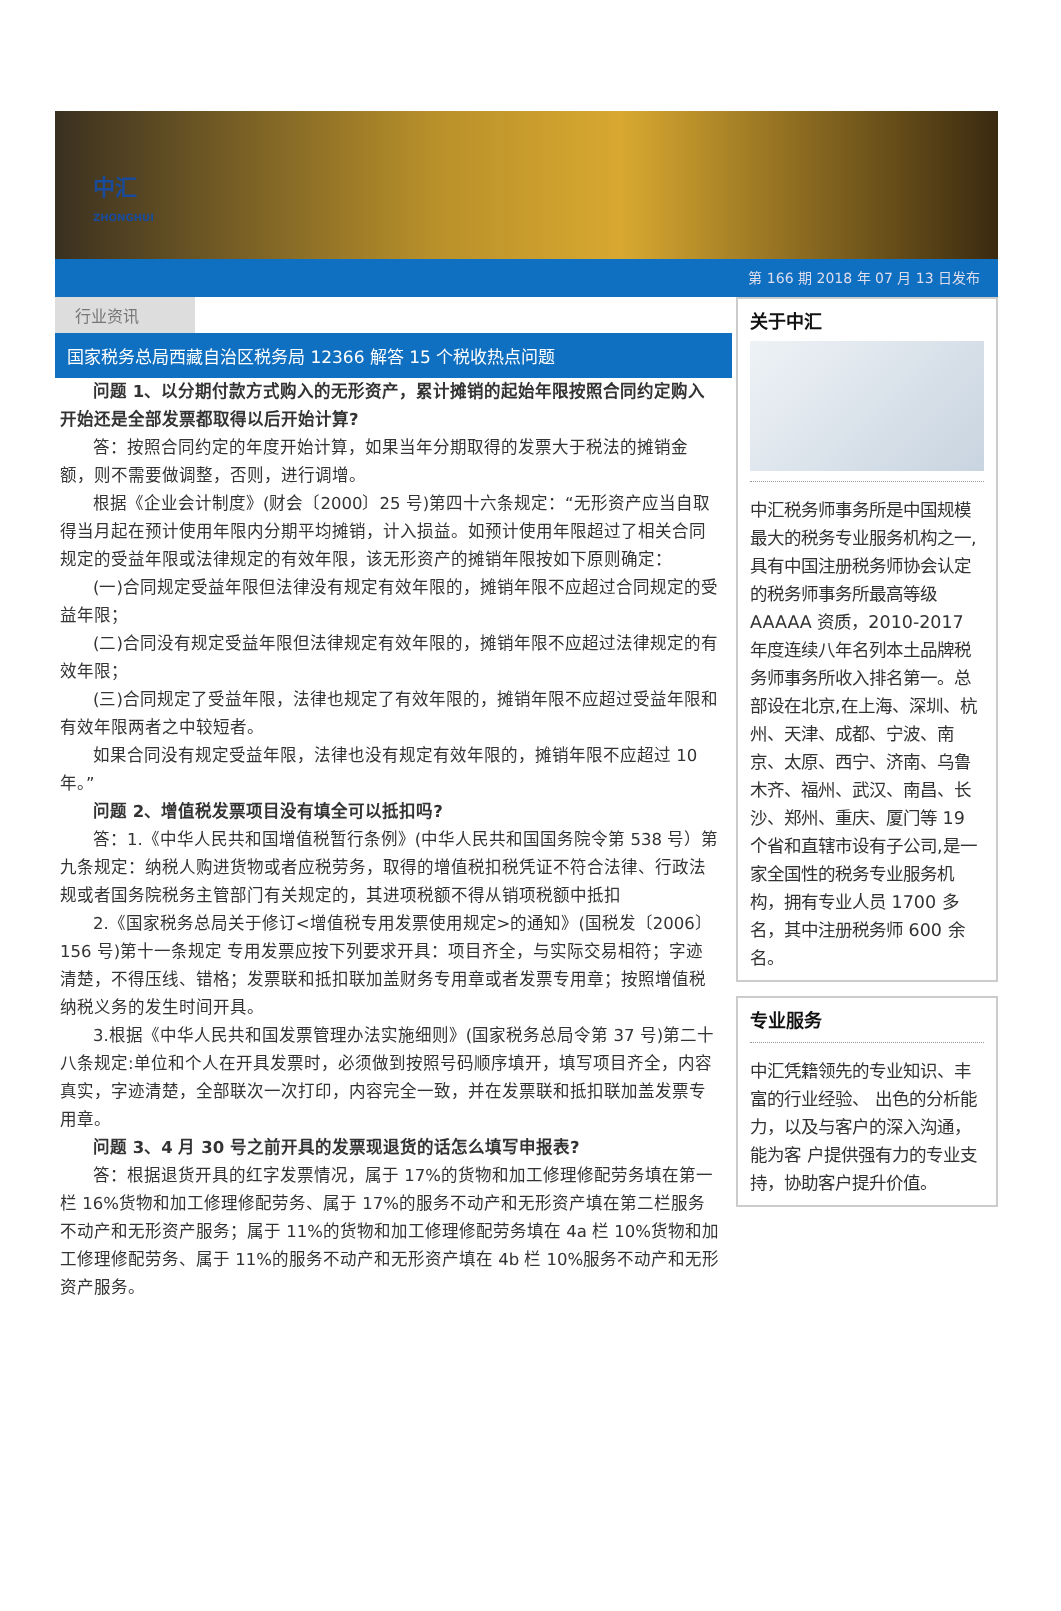中汇
ZHONGHUI
第 166 期 2018 年 07 月 13 日发布
行业资讯
国家税务总局西藏自治区税务局 12366 解答 15 个税收热点问题
问题 1、以分期付款方式购入的无形资产，累计摊销的起始年限按照合同约定购入开始还是全部发票都取得以后开始计算?
答：按照合同约定的年度开始计算，如果当年分期取得的发票大于税法的摊销金额，则不需要做调整，否则，进行调增。
根据《企业会计制度》(财会〔2000〕25 号)第四十六条规定：“无形资产应当自取得当月起在预计使用年限内分期平均摊销，计入损益。如预计使用年限超过了相关合同规定的受益年限或法律规定的有效年限，该无形资产的摊销年限按如下原则确定：
(一)合同规定受益年限但法律没有规定有效年限的，摊销年限不应超过合同规定的受益年限；
(二)合同没有规定受益年限但法律规定有效年限的，摊销年限不应超过法律规定的有效年限；
(三)合同规定了受益年限，法律也规定了有效年限的，摊销年限不应超过受益年限和有效年限两者之中较短者。
如果合同没有规定受益年限，法律也没有规定有效年限的，摊销年限不应超过 10 年。”
问题 2、增值税发票项目没有填全可以抵扣吗?
答：1.《中华人民共和国增值税暂行条例》(中华人民共和国国务院令第 538 号）第九条规定：纳税人购进货物或者应税劳务，取得的增值税扣税凭证不符合法律、行政法规或者国务院税务主管部门有关规定的，其进项税额不得从销项税额中抵扣
2.《国家税务总局关于修订<增值税专用发票使用规定>的通知》(国税发〔2006〕156 号)第十一条规定 专用发票应按下列要求开具：项目齐全，与实际交易相符；字迹清楚，不得压线、错格；发票联和抵扣联加盖财务专用章或者发票专用章；按照增值税纳税义务的发生时间开具。
3.根据《中华人民共和国发票管理办法实施细则》(国家税务总局令第 37 号)第二十八条规定:单位和个人在开具发票时，必须做到按照号码顺序填开，填写项目齐全，内容真实，字迹清楚，全部联次一次打印，内容完全一致，并在发票联和抵扣联加盖发票专用章。
问题 3、4 月 30 号之前开具的发票现退货的话怎么填写申报表?
答：根据退货开具的红字发票情况，属于 17%的货物和加工修理修配劳务填在第一栏 16%货物和加工修理修配劳务、属于 17%的服务不动产和无形资产填在第二栏服务不动产和无形资产服务；属于 11%的货物和加工修理修配劳务填在 4a 栏 10%货物和加工修理修配劳务、属于 11%的服务不动产和无形资产填在 4b 栏 10%服务不动产和无形资产服务。
关于中汇
中汇税务师事务所是中国规模最大的税务专业服务机构之一,具有中国注册税务师协会认定的税务师事务所最高等级 AAAAA 资质，2010-2017 年度连续八年名列本土品牌税务师事务所收入排名第一。总部设在北京,在上海、深圳、杭州、天津、成都、宁波、南京、太原、西宁、济南、乌鲁木齐、福州、武汉、南昌、长沙、郑州、重庆、厦门等 19 个省和直辖市设有子公司,是一家全国性的税务专业服务机构，拥有专业人员 1700 多名，其中注册税务师 600 余名。
专业服务
中汇凭籍领先的专业知识、丰富的行业经验、 出色的分析能力，以及与客户的深入沟通，能为客 户提供强有力的专业支持，协助客户提升价值。